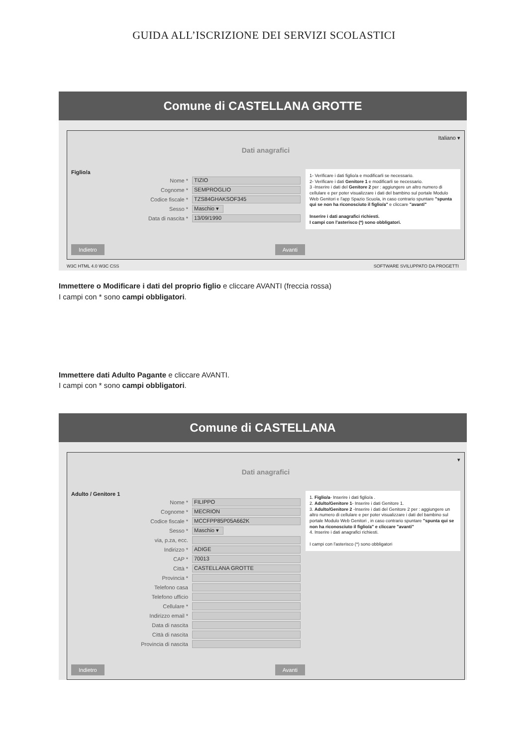GUIDA ALL’ISCRIZIONE DEI SERVIZI SCOLASTICI
Comune di CASTELLANA GROTTE
Italiano ▾
Dati anagrafici
Figlio/a
Nome * TIZIO
Cognome * SEMPROGLIO
Codice fiscale * TZS84GHAKSOF345
Sesso * Maschio ▾
Data di nascita * 13/09/1990
1- Verificare i dati figlio/a e modificarli se necessario.
2- Verificare i dati Genitore 1 e modificarli se necessario.
3 -Inserire i dati del Genitore 2 per : aggiungere un altro numero di cellulare e per poter visualizzare i dati del bambino sul portale Modulo Web Genitori e l'app Spazio Scuola, in caso contrario spuntare "spunta qui se non ha riconosciuto il figlio/a" e cliccare "avanti"
Inserire i dati anagrafici richiesti.
I campi con l'asterisco (*) sono obbligatori.
Indietro Avanti
W3C HTML 4.0 W3C CSS SOFTWARE SVILUPPATO DA PROGETTI
Immettere o Modificare i dati del proprio figlio e cliccare AVANTI (freccia rossa)
I campi con * sono campi obbligatori.
Immettere dati Adulto Pagante e cliccare AVANTI.
I campi con * sono campi obbligatori.
Comune di CASTELLANA
▾
Dati anagrafici
Adulto / Genitore 1
Nome * FILIPPO
Cognome * MECRION
Codice fiscale * MCCFPP85P05A662K
Sesso * Maschio ▾
via, p.za, ecc.
Indirizzo * ADIGE
CAP * 70013
Città * CASTELLANA GROTTE
Provincia *
Telefono casa
Telefono ufficio
Cellulare *
Indirizzo email *
Data di nascita
Città di nascita
Provincia di nascita
1. Figlio/a- Inserire i dati figlio/a .
2. Adulto/Genitore 1- Inserire i dati Genitore 1.
3. Adulto/Genitore 2 -Inserire i dati del Genitore 2 per : aggiungere un altro numero di cellulare e per poter visualizzare i dati del bambino sul portale Modulo Web Genitori , in caso contrario spuntare "spunta qui se non ha riconosciuto il figlio/a" e cliccare "avanti"
4. Inserire i dati anagrafici richiesti.
I campi con l'asterisco (*) sono obbligatori
Indietro Avanti